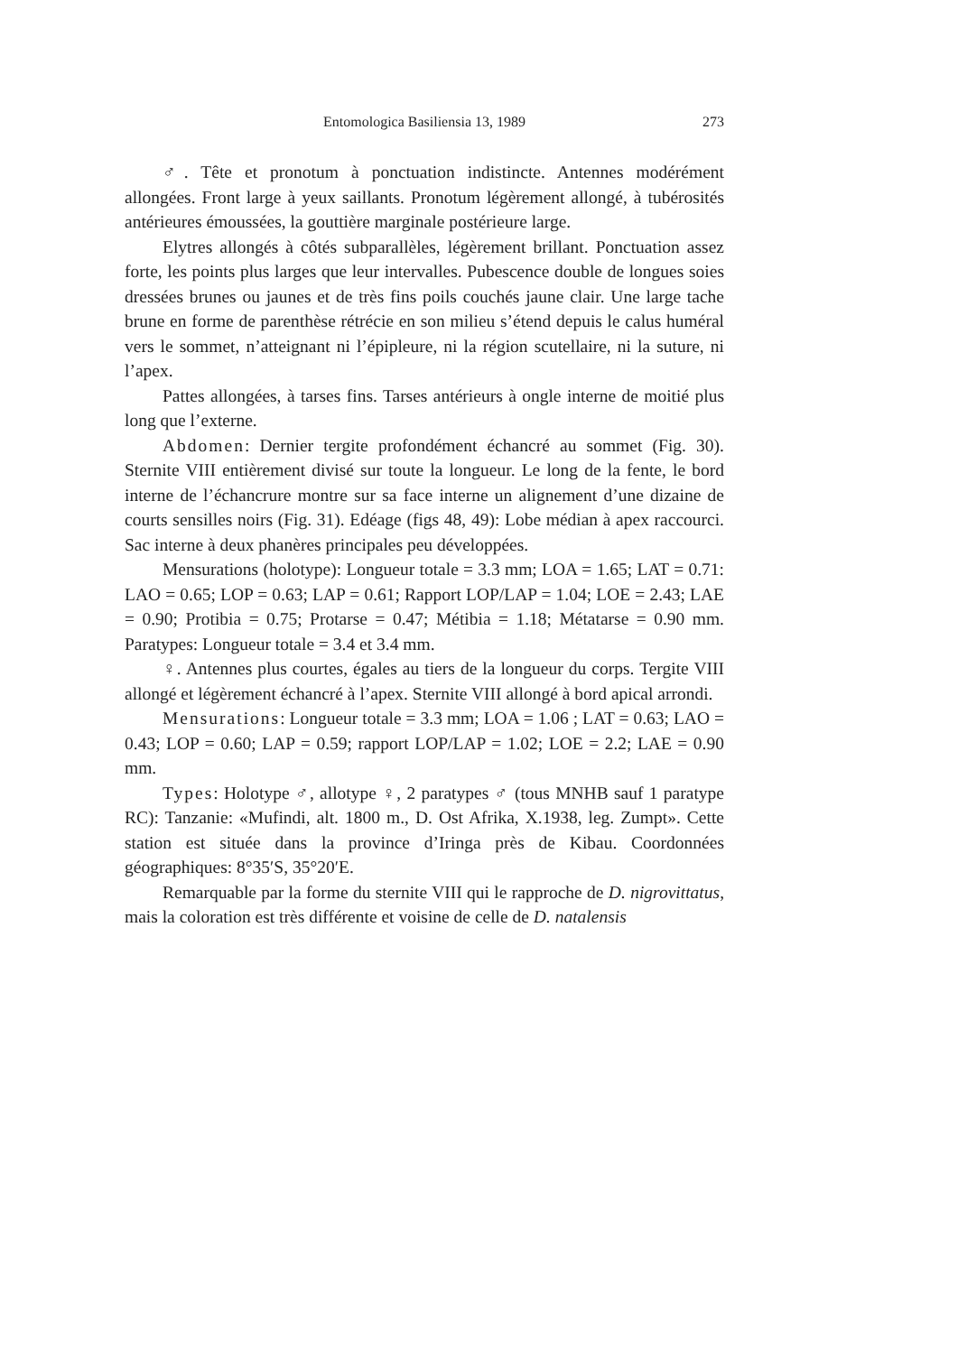Entomologica Basiliensia 13, 1989
273
♂. Tête et pronotum à ponctuation indistincte. Antennes modérément allongées. Front large à yeux saillants. Pronotum légèrement allongé, à tubérosités antérieures émoussées, la gouttière marginale postérieure large.
Elytres allongés à côtés subparallèles, légèrement brillant. Ponctuation assez forte, les points plus larges que leur intervalles. Pubescence double de longues soies dressées brunes ou jaunes et de très fins poils couchés jaune clair. Une large tache brune en forme de parenthèse rétrécie en son milieu s’étend depuis le calus huméral vers le sommet, n’atteignant ni l’épipleure, ni la région scutellaire, ni la suture, ni l’apex.
Pattes allongées, à tarses fins. Tarses antérieurs à ongle interne de moitié plus long que l’externe.
Abdomen: Dernier tergite profondément échancré au sommet (Fig. 30). Sternite VIII entièrement divisé sur toute la longueur. Le long de la fente, le bord interne de l’échancrure montre sur sa face interne un alignement d’une dizaine de courts sensilles noirs (Fig. 31). Edéage (figs 48, 49): Lobe médian à apex raccourci. Sac interne à deux phanères principales peu développées.
Mensurations (holotype): Longueur totale = 3.3 mm; LOA = 1.65; LAT = 0.71: LAO = 0.65; LOP = 0.63; LAP = 0.61; Rapport LOP/LAP = 1.04; LOE = 2.43; LAE = 0.90; Protibia = 0.75; Protarse = 0.47; Métibia = 1.18; Métatarse = 0.90 mm. Paratypes: Longueur totale = 3.4 et 3.4 mm.
♀. Antennes plus courtes, égales au tiers de la longueur du corps. Tergite VIII allongé et légèrement échancré à l’apex. Sternite VIII allongé à bord apical arrondi.
Mensurations: Longueur totale = 3.3 mm; LOA = 1.06 ; LAT = 0.63; LAO = 0.43; LOP = 0.60; LAP = 0.59; rapport LOP/LAP = 1.02; LOE = 2.2; LAE = 0.90 mm.
Types: Holotype ♂, allotype ♀, 2 paratypes ♂ (tous MNHB sauf 1 paratype RC): Tanzanie: «Mufindi, alt. 1800 m., D. Ost Afrika, X.1938, leg. Zumpt». Cette station est située dans la province d’Iringa près de Kibau. Coordonnées géographiques: 8°35′S, 35°20′E.
Remarquable par la forme du sternite VIII qui le rapproche de D. nigrovittatus, mais la coloration est très différente et voisine de celle de D. natalensis